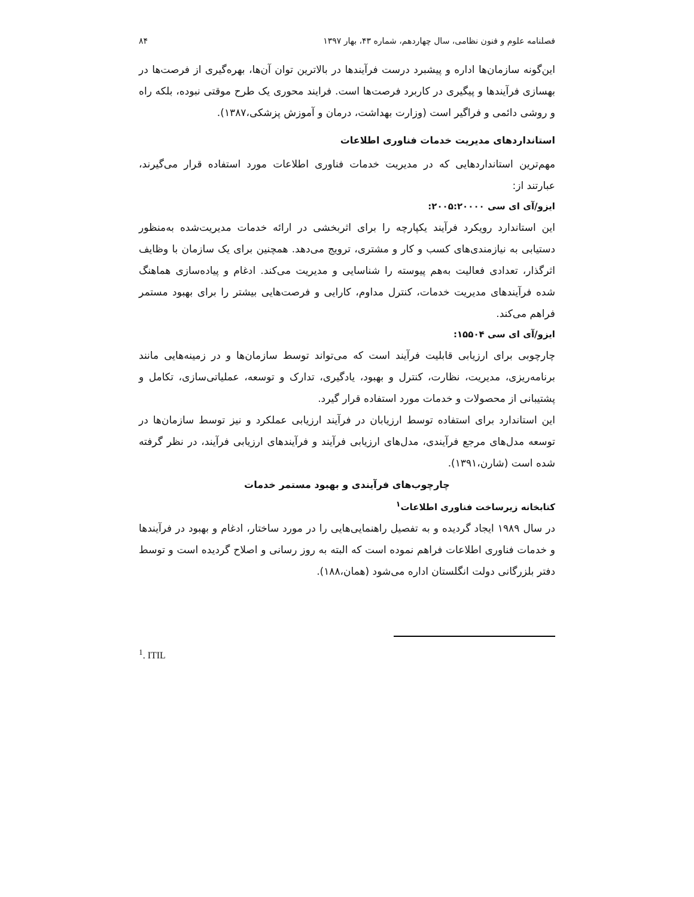فصلنامه علوم و فنون نظامی، سال چهاردهم، شماره ۴۳، بهار ۱۳۹۷ ۸۴
این‌گونه سازمان‌ها اداره و پیشبرد درست فرآیندها در بالاترین توان آن‌ها، بهره‌گیری از فرصت‌ها در بهسازی فرآیندها و پیگیری در کاربرد فرصت‌ها است. فرایند محوری یک طرح موقتی نبوده، بلکه راه و روشی دائمی و فراگیر است (وزارت بهداشت، درمان و آموزش پزشکی،۱۳۸۷).
استانداردهای مدیریت خدمات فناوری اطلاعات
مهم‌ترین استانداردهایی که در مدیریت خدمات فناوری اطلاعات مورد استفاده قرار می‌گیرند، عبارتند از:
ایزو/آی ای سی ۲۰۰۵:۲۰۰۰۰:
این استاندارد رویکرد فرآیند یکپارچه را برای اثربخشی در ارائه خدمات مدیریت‌شده به‌منظور دستیابی به نیازمندی‌های کسب و کار و مشتری، ترویج می‌دهد. همچنین برای یک سازمان با وظایف اثرگذار، تعدادی فعالیت به‌هم پیوسته را شناسایی و مدیریت می‌کند. ادغام و پیاده‌سازی هماهنگ شده فرآیندهای مدیریت خدمات، کنترل مداوم، کارایی و فرصت‌هایی بیشتر را برای بهبود مستمر فراهم می‌کند.
ایزو/آی ای سی ۱۵۵۰۴:
چارچوبی برای ارزیابی قابلیت فرآیند است که می‌تواند توسط سازمان‌ها و در زمینه‌هایی مانند برنامه‌ریزی، مدیریت، نظارت، کنترل و بهبود، یادگیری، تدارک و توسعه، عملیاتی‌سازی، تکامل و پشتیبانی از محصولات و خدمات مورد استفاده قرار گیرد.
این استاندارد برای استفاده توسط ارزیابان در فرآیند ارزیابی عملکرد و نیز توسط سازمان‌ها در توسعه مدل‌های مرجع فرآیندی، مدل‌های ارزیابی فرآیند و فرآیندهای ارزیابی فرآیند، در نظر گرفته شده است (شارن،۱۳۹۱).
چارچوب‌های فرآیندی و بهبود مستمر خدمات
کتابخانه زیرساخت فناوری اطلاعات<sup>۱</sup>
در سال ۱۹۸۹ ایجاد گردیده و به تفصیل راهنمایی‌هایی را در مورد ساختار، ادغام و بهبود در فرآیندها و خدمات فناوری اطلاعات فراهم نموده است که البته به روز رسانی و اصلاح گردیده است و توسط دفتر بلزرگانی دولت انگلستان اداره می‌شود (همان،۱۸۸).
<sup>1</sup>. ITIL